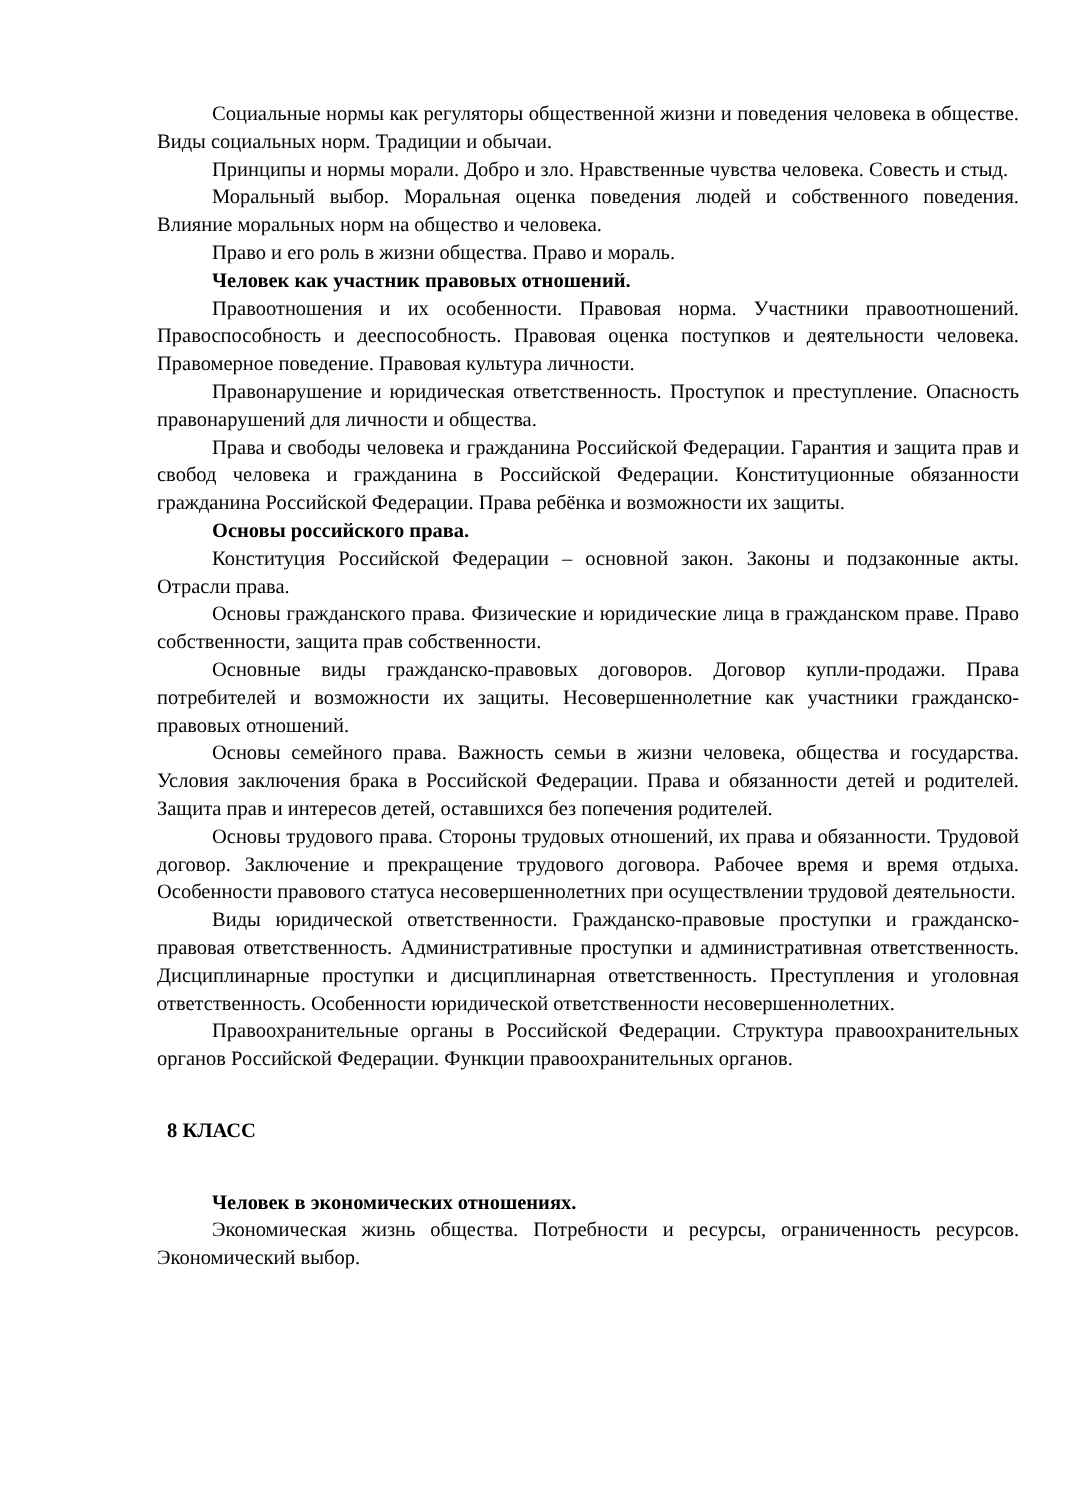Социальные нормы как регуляторы общественной жизни и поведения человека в обществе. Виды социальных норм. Традиции и обычаи.
Принципы и нормы морали. Добро и зло. Нравственные чувства человека. Совесть и стыд.
Моральный выбор. Моральная оценка поведения людей и собственного поведения. Влияние моральных норм на общество и человека.
Право и его роль в жизни общества. Право и мораль.
Человек как участник правовых отношений.
Правоотношения и их особенности. Правовая норма. Участники правоотношений. Правоспособность и дееспособность. Правовая оценка поступков и деятельности человека. Правомерное поведение. Правовая культура личности.
Правонарушение и юридическая ответственность. Проступок и преступление. Опасность правонарушений для личности и общества.
Права и свободы человека и гражданина Российской Федерации. Гарантия и защита прав и свобод человека и гражданина в Российской Федерации. Конституционные обязанности гражданина Российской Федерации. Права ребёнка и возможности их защиты.
Основы российского права.
Конституция Российской Федерации – основной закон. Законы и подзаконные акты. Отрасли права.
Основы гражданского права. Физические и юридические лица в гражданском праве. Право собственности, защита прав собственности.
Основные виды гражданско-правовых договоров. Договор купли-продажи. Права потребителей и возможности их защиты. Несовершеннолетние как участники гражданско-правовых отношений.
Основы семейного права. Важность семьи в жизни человека, общества и государства. Условия заключения брака в Российской Федерации. Права и обязанности детей и родителей. Защита прав и интересов детей, оставшихся без попечения родителей.
Основы трудового права. Стороны трудовых отношений, их права и обязанности. Трудовой договор. Заключение и прекращение трудового договора. Рабочее время и время отдыха. Особенности правового статуса несовершеннолетних при осуществлении трудовой деятельности.
Виды юридической ответственности. Гражданско-правовые проступки и гражданско-правовая ответственность. Административные проступки и административная ответственность. Дисциплинарные проступки и дисциплинарная ответственность. Преступления и уголовная ответственность. Особенности юридической ответственности несовершеннолетних.
Правоохранительные органы в Российской Федерации. Структура правоохранительных органов Российской Федерации. Функции правоохранительных органов.
8 КЛАСС
Человек в экономических отношениях.
Экономическая жизнь общества. Потребности и ресурсы, ограниченность ресурсов. Экономический выбор.